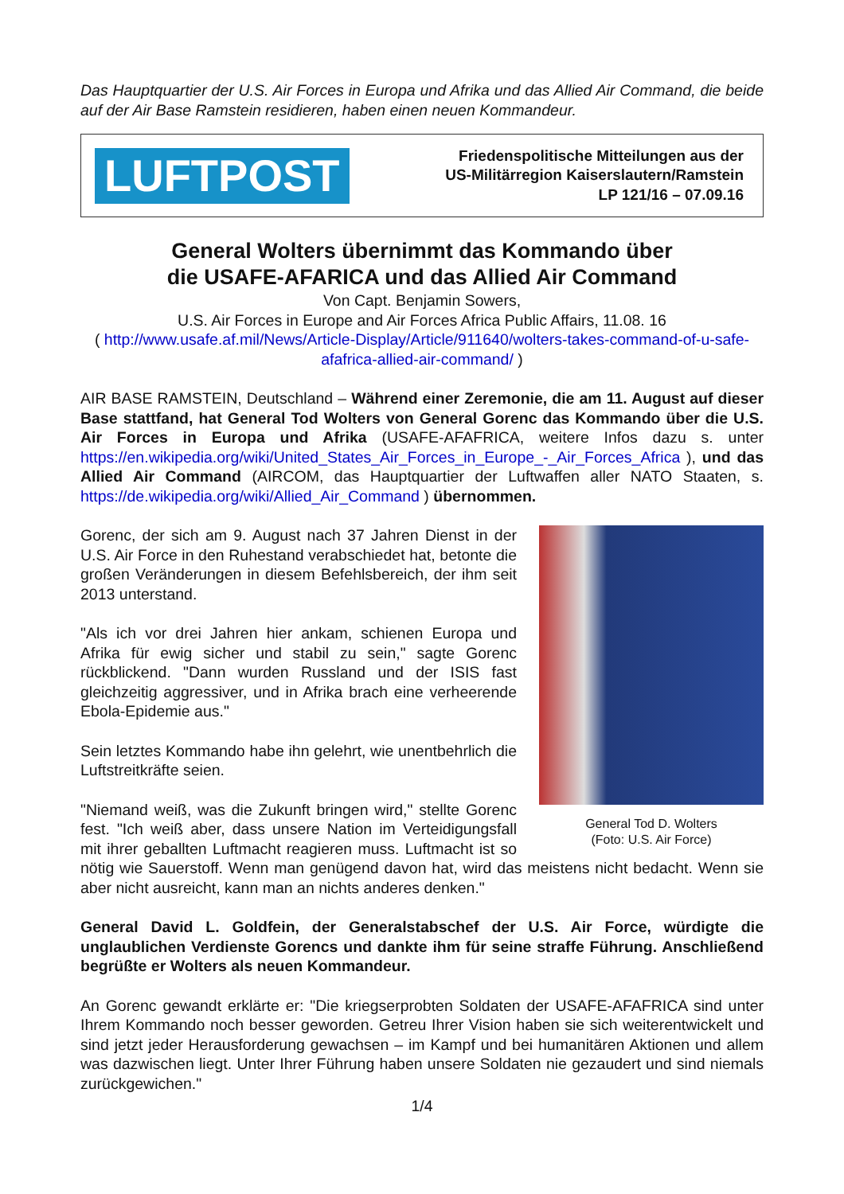Das Hauptquartier der U.S. Air Forces in Europa und Afrika und das Allied Air Command, die beide auf der Air Base Ramstein residieren, haben einen neuen Kommandeur.
LUFTPOST
Friedenspolitische Mitteilungen aus der
US-Militärregion Kaiserslautern/Ramstein
LP 121/16 – 07.09.16
General Wolters übernimmt das Kommando über
die USAFE-AFARICA und das Allied Air Command
Von Capt. Benjamin Sowers,
U.S. Air Forces in Europe and Air Forces Africa Public Affairs, 11.08. 16
( http://www.usafe.af.mil/News/Article-Display/Article/911640/wolters-takes-command-of-u-safe-afafrica-allied-air-command/ )
AIR BASE RAMSTEIN, Deutschland – Während einer Zeremonie, die am 11. August auf dieser Base stattfand, hat General Tod Wolters von General Gorenc das Kommando über die U.S. Air Forces in Europa und Afrika (USAFE-AFAFRICA, weitere Infos dazu s. unter https://en.wikipedia.org/wiki/United_States_Air_Forces_in_Europe_-_Air_Forces_Africa ), und das Allied Air Command (AIRCOM, das Hauptquartier der Luftwaffen aller NATO Staaten, s. https://de.wikipedia.org/wiki/Allied_Air_Command ) übernommen.
General Tod D. Wolters
(Foto: U.S. Air Force)
Gorenc, der sich am 9. August nach 37 Jahren Dienst in der U.S. Air Force in den Ruhestand verabschiedet hat, betonte die großen Veränderungen in diesem Befehlsbereich, der ihm seit 2013 unterstand.
"Als ich vor drei Jahren hier ankam, schienen Europa und Afrika für ewig sicher und stabil zu sein," sagte Gorenc rückblickend. "Dann wurden Russland und der ISIS fast gleichzeitig aggressiver, und in Afrika brach eine verheerende Ebola-Epidemie aus."
Sein letztes Kommando habe ihn gelehrt, wie unentbehrlich die Luftstreitkräfte seien.
"Niemand weiß, was die Zukunft bringen wird," stellte Gorenc fest. "Ich weiß aber, dass unsere Nation im Verteidigungsfall mit ihrer geballten Luftmacht reagieren muss. Luftmacht ist so nötig wie Sauerstoff. Wenn man genügend davon hat, wird das meistens nicht bedacht. Wenn sie aber nicht ausreicht, kann man an nichts anderes denken."
General David L. Goldfein, der Generalstabschef der U.S. Air Force, würdigte die unglaublichen Verdienste Gorencs und dankte ihm für seine straffe Führung. Anschließend begrüßte er Wolters als neuen Kommandeur.
An Gorenc gewandt erklärte er: "Die kriegserprobten Soldaten der USAFE-AFAFRICA sind unter Ihrem Kommando noch besser geworden. Getreu Ihrer Vision haben sie sich weiterentwickelt und sind jetzt jeder Herausforderung gewachsen – im Kampf und bei humanitären Aktionen und allem was dazwischen liegt. Unter Ihrer Führung haben unsere Soldaten nie gezaudert und sind niemals zurückgewichen."
1/4